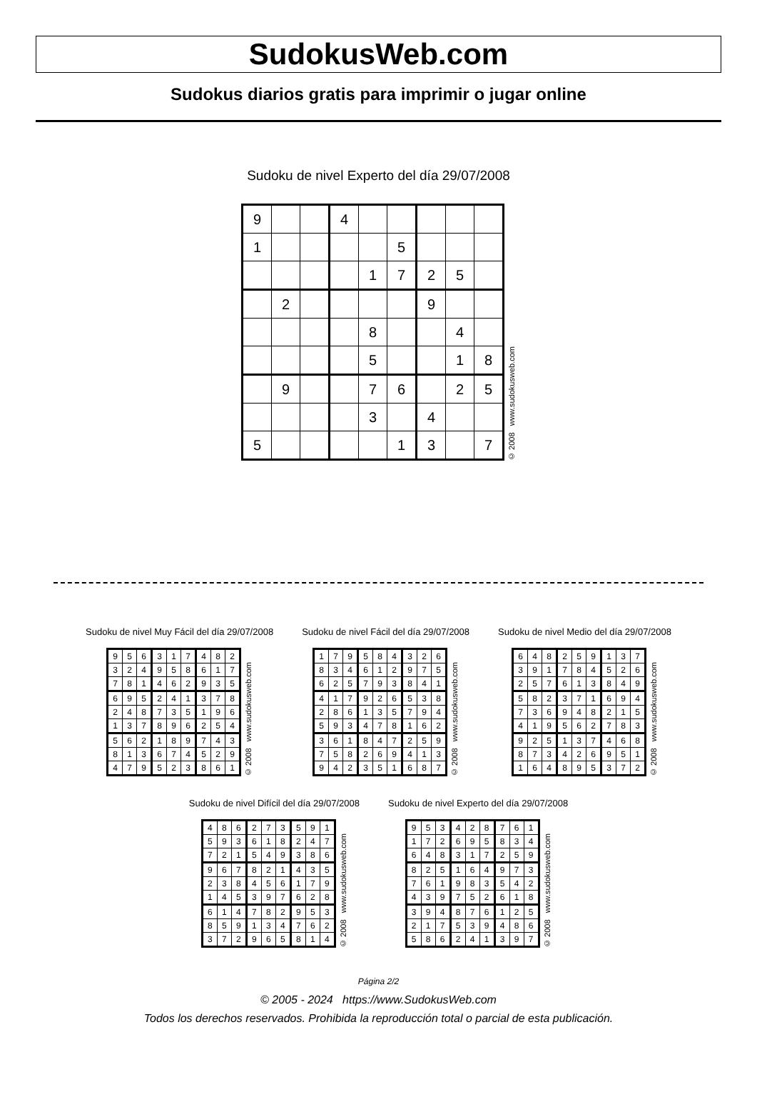SudokusWeb.com
Sudokus diarios gratis para imprimir o jugar online
Sudoku de nivel Experto del día 29/07/2008
| 9 | | | 4 | | | | | |
| 1 | | | | | 5 | | | |
| | | | | 1 | 7 | 2 | 5 | |
| | 2 | | | | | 9 | | |
| | | | | 8 | | | 4 | |
| | | | | 5 | | | 1 | 8 |
| | 9 | | | 7 | 6 | | 2 | 5 |
| | | | | 3 | | 4 | | |
| 5 | | | | | 1 | 3 | | 7 |
© 2008 www.sudokusweb.com
Sudoku de nivel Muy Fácil del día 29/07/2008
| 9 | 5 | 6 | 3 | 1 | 7 | 4 | 8 | 2 |
| 3 | 2 | 4 | 9 | 5 | 8 | 6 | 1 | 7 |
| 7 | 8 | 1 | 4 | 6 | 2 | 9 | 3 | 5 |
| 6 | 9 | 5 | 2 | 4 | 1 | 3 | 7 | 8 |
| 2 | 4 | 8 | 7 | 3 | 5 | 1 | 9 | 6 |
| 1 | 3 | 7 | 8 | 9 | 6 | 2 | 5 | 4 |
| 5 | 6 | 2 | 1 | 8 | 9 | 7 | 4 | 3 |
| 8 | 1 | 3 | 6 | 7 | 4 | 5 | 2 | 9 |
| 4 | 7 | 9 | 5 | 2 | 3 | 8 | 6 | 1 |
© 2008 www.sudokusweb.com
Sudoku de nivel Fácil del día 29/07/2008
| 1 | 7 | 9 | 5 | 8 | 4 | 3 | 2 | 6 |
| 8 | 3 | 4 | 6 | 1 | 2 | 9 | 7 | 5 |
| 6 | 2 | 5 | 7 | 9 | 3 | 8 | 4 | 1 |
| 4 | 1 | 7 | 9 | 2 | 6 | 5 | 3 | 8 |
| 2 | 8 | 6 | 1 | 3 | 5 | 7 | 9 | 4 |
| 5 | 9 | 3 | 4 | 7 | 8 | 1 | 6 | 2 |
| 3 | 6 | 1 | 8 | 4 | 7 | 2 | 5 | 9 |
| 7 | 5 | 8 | 2 | 6 | 9 | 4 | 1 | 3 |
| 9 | 4 | 2 | 3 | 5 | 1 | 6 | 8 | 7 |
© 2008 www.sudokusweb.com
Sudoku de nivel Medio del día 29/07/2008
| 6 | 4 | 8 | 2 | 5 | 9 | 1 | 3 | 7 |
| 3 | 9 | 1 | 7 | 8 | 4 | 5 | 2 | 6 |
| 2 | 5 | 7 | 6 | 1 | 3 | 8 | 4 | 9 |
| 5 | 8 | 2 | 3 | 7 | 1 | 6 | 9 | 4 |
| 7 | 3 | 6 | 9 | 4 | 8 | 2 | 1 | 5 |
| 4 | 1 | 9 | 5 | 6 | 2 | 7 | 8 | 3 |
| 9 | 2 | 5 | 1 | 3 | 7 | 4 | 6 | 8 |
| 8 | 7 | 3 | 4 | 2 | 6 | 9 | 5 | 1 |
| 1 | 6 | 4 | 8 | 9 | 5 | 3 | 7 | 2 |
© 2008 www.sudokusweb.com
Sudoku de nivel Difícil del día 29/07/2008
| 4 | 8 | 6 | 2 | 7 | 3 | 5 | 9 | 1 |
| 5 | 9 | 3 | 6 | 1 | 8 | 2 | 4 | 7 |
| 7 | 2 | 1 | 5 | 4 | 9 | 3 | 8 | 6 |
| 9 | 6 | 7 | 8 | 2 | 1 | 4 | 3 | 5 |
| 2 | 3 | 8 | 4 | 5 | 6 | 1 | 7 | 9 |
| 1 | 4 | 5 | 3 | 9 | 7 | 6 | 2 | 8 |
| 6 | 1 | 4 | 7 | 8 | 2 | 9 | 5 | 3 |
| 8 | 5 | 9 | 1 | 3 | 4 | 7 | 6 | 2 |
| 3 | 7 | 2 | 9 | 6 | 5 | 8 | 1 | 4 |
© 2008 www.sudokusweb.com
Sudoku de nivel Experto del día 29/07/2008
| 9 | 5 | 3 | 4 | 2 | 8 | 7 | 6 | 1 |
| 1 | 7 | 2 | 6 | 9 | 5 | 8 | 3 | 4 |
| 6 | 4 | 8 | 3 | 1 | 7 | 2 | 5 | 9 |
| 8 | 2 | 5 | 1 | 6 | 4 | 9 | 7 | 3 |
| 7 | 6 | 1 | 9 | 8 | 3 | 5 | 4 | 2 |
| 4 | 3 | 9 | 7 | 5 | 2 | 6 | 1 | 8 |
| 3 | 9 | 4 | 8 | 7 | 6 | 1 | 2 | 5 |
| 2 | 1 | 7 | 5 | 3 | 9 | 4 | 8 | 6 |
| 5 | 8 | 6 | 2 | 4 | 1 | 3 | 9 | 7 |
© 2008 www.sudokusweb.com
Página 2/2
© 2005 - 2024 https://www.SudokusWeb.com
Todos los derechos reservados. Prohibida la reproducción total o parcial de esta publicación.